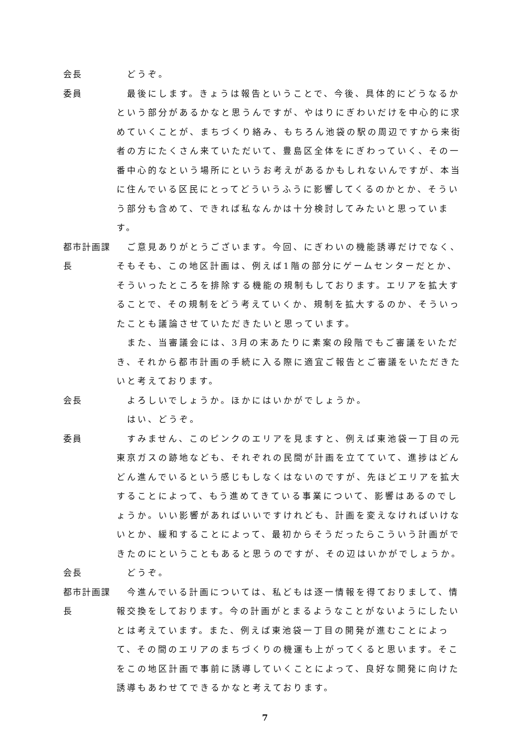会長 　どうぞ。
委員 　最後にします。きょうは報告ということで、今後、具体的にどうなるかという部分があるかなと思うんですが、やはりにぎわいだけを中心的に求めていくことが、まちづくり絡み、もちろん池袋の駅の周辺ですから来街者の方にたくさん来ていただいて、豊島区全体をにぎわっていく、その一番中心的なという場所にというお考えがあるかもしれないんですが、本当に住んでいる区民にとってどういうふうに影響してくるのかとか、そういう部分も含めて、できれば私なんかは十分検討してみたいと思っています。
都市計画課長
　ご意見ありがとうございます。今回、にぎわいの機能誘導だけでなく、そもそも、この地区計画は、例えば1階の部分にゲームセンターだとか、そういったところを排除する機能の規制もしております。エリアを拡大することで、その規制をどう考えていくか、規制を拡大するのか、そういったことも議論させていただきたいと思っています。
　また、当審議会には、3月の末あたりに素案の段階でもご審議をいただき、それから都市計画の手続に入る際に適宜ご報告とご審議をいただきたいと考えております。
会長 　よろしいでしょうか。ほかにはいかがでしょうか。
　はい、どうぞ。
委員 　すみません、このピンクのエリアを見ますと、例えば東池袋一丁目の元東京ガスの跡地なども、それぞれの民間が計画を立てていて、進捗はどんどん進んでいるという感じもしなくはないのですが、先ほどエリアを拡大することによって、もう進めてきている事業について、影響はあるのでしょうか。いい影響があればいいですけれども、計画を変えなければいけないとか、緩和することによって、最初からそうだったらこういう計画ができたのにということもあると思うのですが、その辺はいかがでしょうか。
会長 　どうぞ。
都市計画課長
　今進んでいる計画については、私どもは逐一情報を得ておりまして、情報交換をしております。今の計画がとまるようなことがないようにしたいとは考えています。また、例えば東池袋一丁目の開発が進むことによって、その間のエリアのまちづくりの機運も上がってくると思います。そこをこの地区計画で事前に誘導していくことによって、良好な開発に向けた誘導もあわせてできるかなと考えております。
7